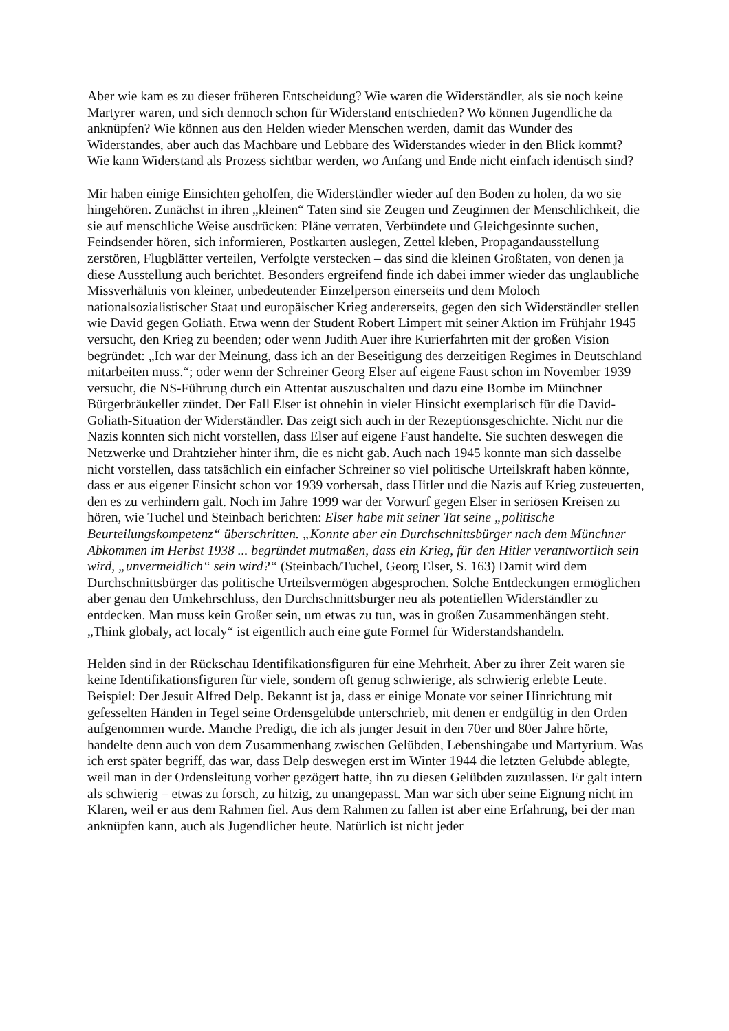Aber wie kam es zu dieser früheren Entscheidung? Wie waren die Widerständler, als sie noch keine Martyrer waren, und sich dennoch schon für Widerstand entschieden? Wo können Jugendliche da anknüpfen? Wie können aus den Helden wieder Menschen werden, damit das Wunder des Widerstandes, aber auch das Machbare und Lebbare des Widerstandes wieder in den Blick kommt? Wie kann Widerstand als Prozess sichtbar werden, wo Anfang und Ende nicht einfach identisch sind?
Mir haben einige Einsichten geholfen, die Widerständler wieder auf den Boden zu holen, da wo sie hingehören. Zunächst in ihren „kleinen“ Taten sind sie Zeugen und Zeuginnen der Menschlichkeit, die sie auf menschliche Weise ausdrücken: Pläne verraten, Verbündete und Gleichgesinnte suchen, Feindsender hören, sich informieren, Postkarten auslegen, Zettel kleben, Propagandausstellung zerstören, Flugblätter verteilen, Verfolgte verstecken – das sind die kleinen Großtaten, von denen ja diese Ausstellung auch berichtet. Besonders ergreifend finde ich dabei immer wieder das unglaubliche Missverhältnis von kleiner, unbedeutender Einzelperson einerseits und dem Moloch nationalsozialistischer Staat und europäischer Krieg andererseits, gegen den sich Widerständler stellen wie David gegen Goliath. Etwa wenn der Student Robert Limpert mit seiner Aktion im Frühjahr 1945 versucht, den Krieg zu beenden; oder wenn Judith Auer ihre Kurierfahrten mit der großen Vision begründet: „Ich war der Meinung, dass ich an der Beseitigung des derzeitigen Regimes in Deutschland mitarbeiten muss.“; oder wenn der Schreiner Georg Elser auf eigene Faust schon im November 1939 versucht, die NS-Führung durch ein Attentat auszuschalten und dazu eine Bombe im Münchner Bürgerbräukeller zündet. Der Fall Elser ist ohnehin in vieler Hinsicht exemplarisch für die David-Goliath-Situation der Widerständler. Das zeigt sich auch in der Rezeptionsgeschichte. Nicht nur die Nazis konnten sich nicht vorstellen, dass Elser auf eigene Faust handelte. Sie suchten deswegen die Netzwerke und Drahtzieher hinter ihm, die es nicht gab. Auch nach 1945 konnte man sich dasselbe nicht vorstellen, dass tatsächlich ein einfacher Schreiner so viel politische Urteilskraft haben könnte, dass er aus eigener Einsicht schon vor 1939 vorhersah, dass Hitler und die Nazis auf Krieg zusteuerten, den es zu verhindern galt. Noch im Jahre 1999 war der Vorwurf gegen Elser in seriösen Kreisen zu hören, wie Tuchel und Steinbach berichten: Elser habe mit seiner Tat seine „politische Beurteilungskompetenz“ überschritten. „Konnte aber ein Durchschnittsbürger nach dem Münchner Abkommen im Herbst 1938 ... begründet mutmaßen, dass ein Krieg, für den Hitler verantwortlich sein wird, „unvermeidlich“ sein wird?“ (Steinbach/Tuchel, Georg Elser, S. 163) Damit wird dem Durchschnittsbürger das politische Urteilsvermögen abgesprochen. Solche Entdeckungen ermöglichen aber genau den Umkehrschluss, den Durchschnittsbürger neu als potentiellen Widerständler zu entdecken. Man muss kein Großer sein, um etwas zu tun, was in großen Zusammenhängen steht. „Think globaly, act localy“ ist eigentlich auch eine gute Formel für Widerstandshandeln.
Helden sind in der Rückschau Identifikationsfiguren für eine Mehrheit. Aber zu ihrer Zeit waren sie keine Identifikationsfiguren für viele, sondern oft genug schwierige, als schwierig erlebte Leute. Beispiel: Der Jesuit Alfred Delp. Bekannt ist ja, dass er einige Monate vor seiner Hinrichtung mit gefesselten Händen in Tegel seine Ordensgelübde unterschrieb, mit denen er endgültig in den Orden aufgenommen wurde. Manche Predigt, die ich als junger Jesuit in den 70er und 80er Jahre hörte, handelte denn auch von dem Zusammenhang zwischen Gelübden, Lebenshingabe und Martyrium. Was ich erst später begriff, das war, dass Delp deswegen erst im Winter 1944 die letzten Gelübde ablegte, weil man in der Ordensleitung vorher gezögert hatte, ihn zu diesen Gelübden zuzulassen. Er galt intern als schwierig – etwas zu forsch, zu hitzig, zu unangepasst. Man war sich über seine Eignung nicht im Klaren, weil er aus dem Rahmen fiel. Aus dem Rahmen zu fallen ist aber eine Erfahrung, bei der man anknüpfen kann, auch als Jugendlicher heute. Natürlich ist nicht jeder